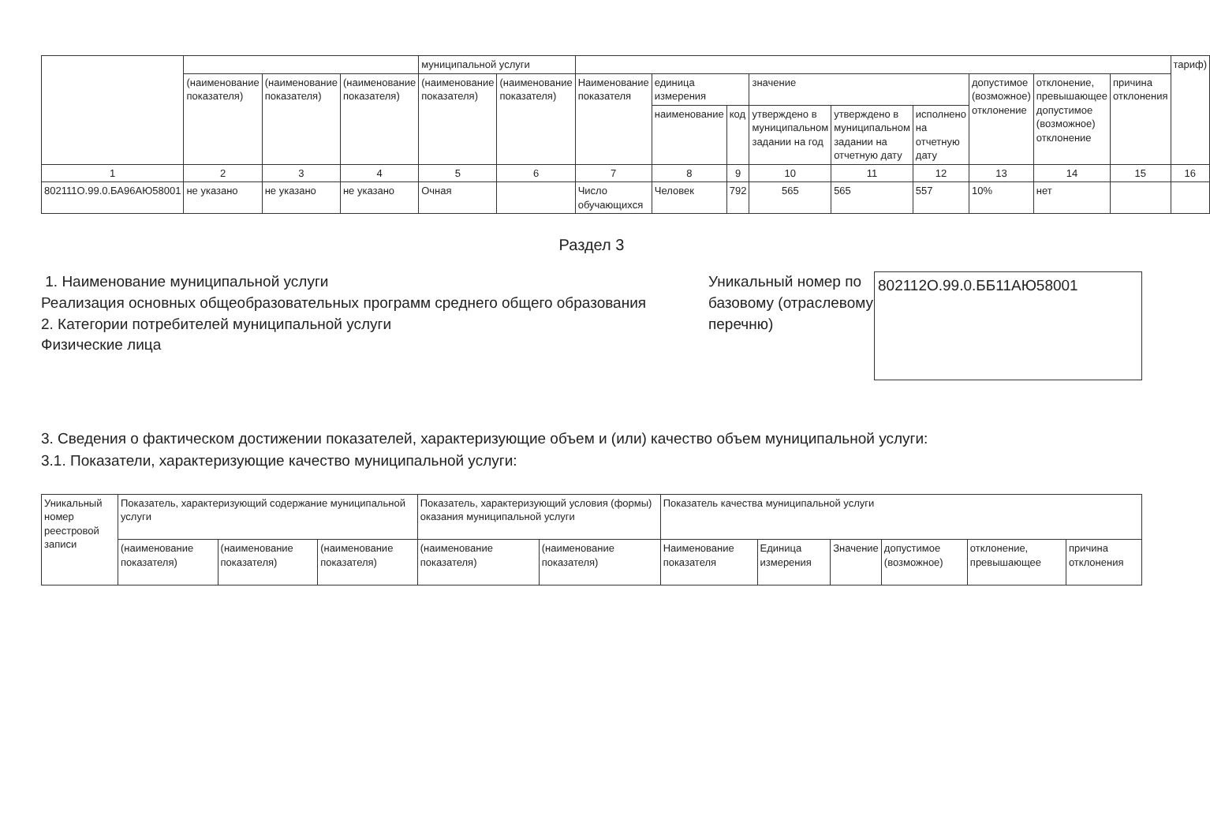| | | | | муниципальной услуги | | | | | | | | | | | тариф) |
| | (наименование показателя) | (наименование показателя) | (наименование показателя) | (наименование показателя) | (наименование показателя) | Наименование показателя | единица измерения | | значение | | | допустимое (возможное) отклонение | отклонение, превышающее допустимое (возможное) отклонение | причина отклонения | |
| | | | | | | | наименование | код | утверждено в муниципальном задании на год | утверждено в муниципальном задании на отчетную дату | исполнено на отчетную дату | | | | |
| 1 | 2 | 3 | 4 | 5 | 6 | 7 | 8 | 9 | 10 | 11 | 12 | 13 | 14 | 15 | 16 |
| 802111О.99.0.БА96АЮ58001 | не указано | не указано | не указано | Очная | | Число обучающихся | Человек | 792 | 565 | 565 | 557 | 10% | нет | | |
Раздел 3
1. Наименование муниципальной услуги
Реализация основных общеобразовательных программ среднего общего образования
2. Категории потребителей муниципальной услуги
Физические лица
Уникальный номер по базовому (отраслевому перечню)
802112О.99.0.ББ11АЮ58001
3. Сведения о фактическом достижении показателей, характеризующие объем и (или) качество объем муниципальной услуги:
3.1. Показатели, характеризующие качество муниципальной услуги:
| Уникальный номер реестровой записи | Показатель, характеризующий содержание муниципальной услуги | | | Показатель, характеризующий условия (формы) оказания муниципальной услуги | | Показатель качества муниципальной услуги | | | | | |
| | (наименование показателя) | (наименование показателя) | (наименование показателя) | (наименование показателя) | (наименование показателя) | Наименование показателя | Единица измерения | Значение | допустимое (возможное) | отклонение, превышающее | причина отклонения |